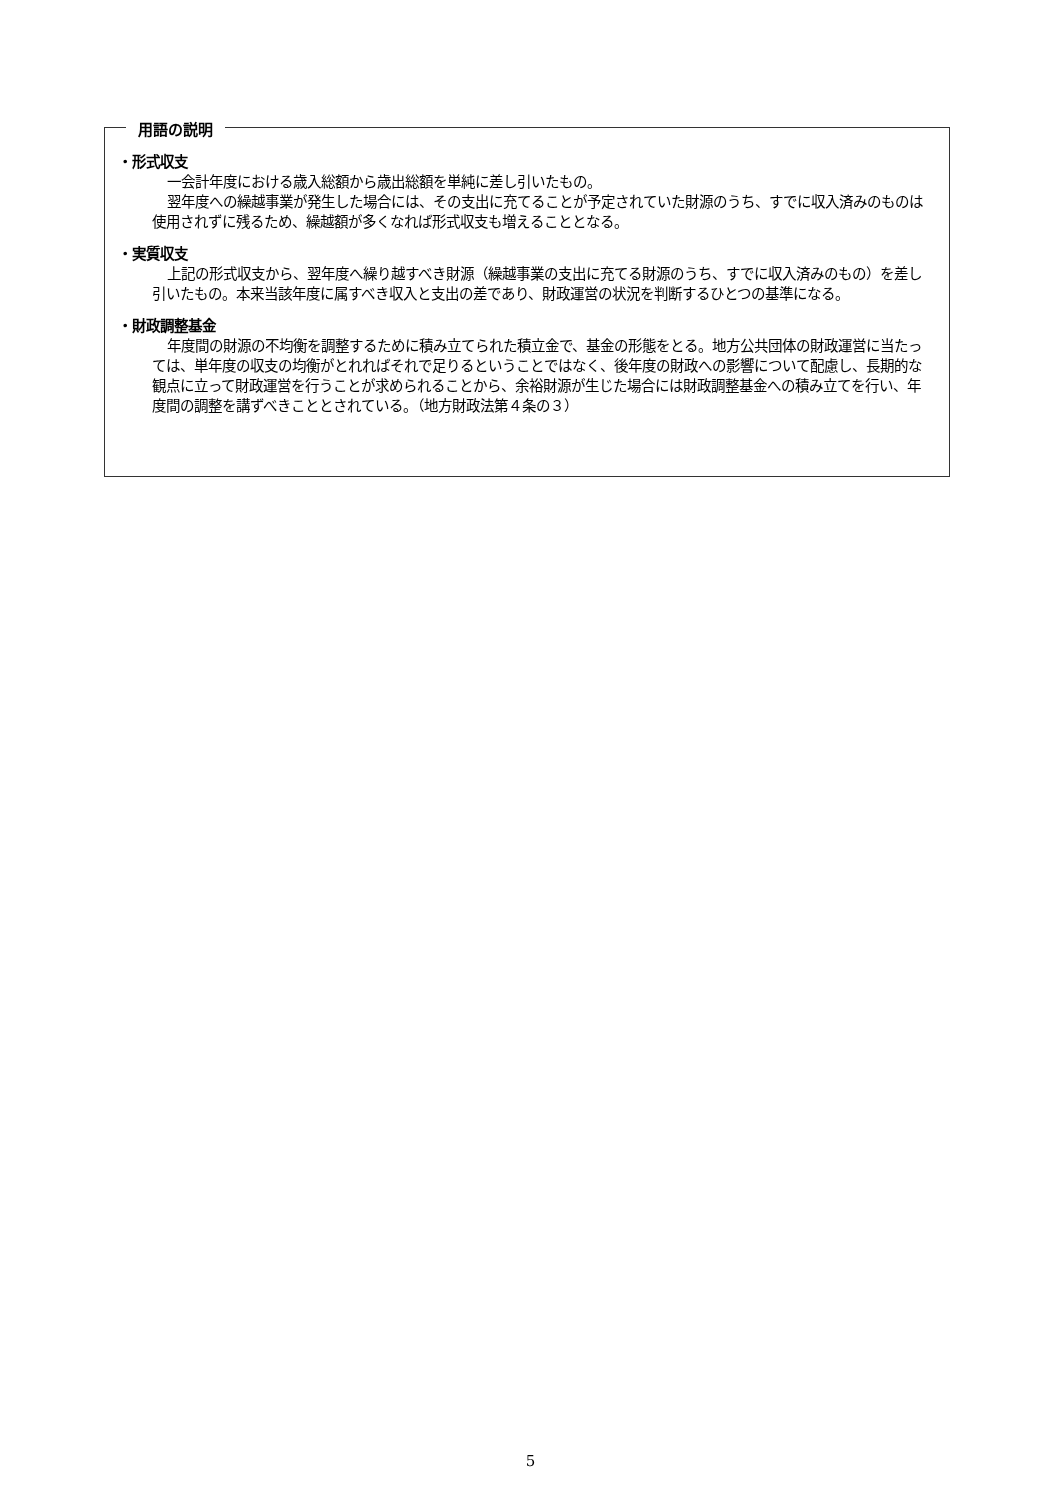用語の説明
・形式収支
一会計年度における歳入総額から歳出総額を単純に差し引いたもの。
翌年度への繰越事業が発生した場合には、その支出に充てることが予定されていた財源のうち、すでに収入済みのものは使用されずに残るため、繰越額が多くなれば形式収支も増えることとなる。
・実質収支
上記の形式収支から、翌年度へ繰り越すべき財源（繰越事業の支出に充てる財源のうち、すでに収入済みのもの）を差し引いたもの。本来当該年度に属すべき収入と支出の差であり、財政運営の状況を判断するひとつの基準になる。
・財政調整基金
年度間の財源の不均衡を調整するために積み立てられた積立金で、基金の形態をとる。地方公共団体の財政運営に当たっては、単年度の収支の均衡がとれればそれで足りるということではなく、後年度の財政への影響について配慮し、長期的な観点に立って財政運営を行うことが求められることから、余裕財源が生じた場合には財政調整基金への積み立てを行い、年度間の調整を講ずべきこととされている。（地方財政法第４条の３）
5